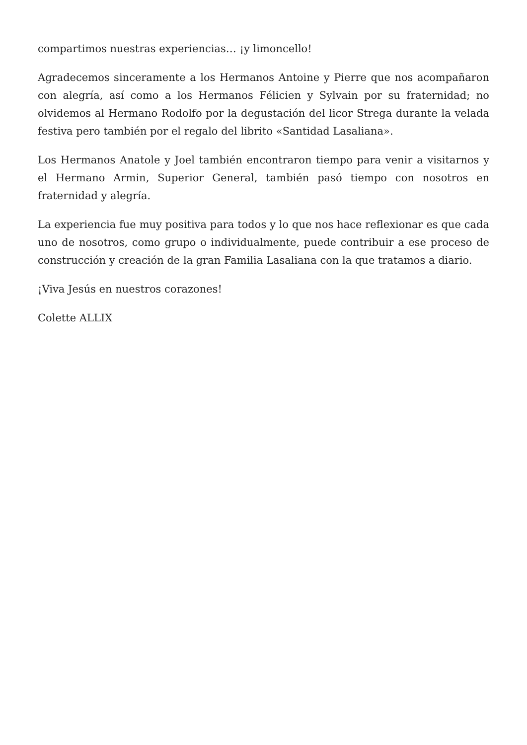compartimos nuestras experiencias… ¡y limoncello!
Agradecemos sinceramente a los Hermanos Antoine y Pierre que nos acompañaron con alegría, así como a los Hermanos Félicien y Sylvain por su fraternidad; no olvidemos al Hermano Rodolfo por la degustación del licor Strega durante la velada festiva pero también por el regalo del librito «Santidad Lasaliana».
Los Hermanos Anatole y Joel también encontraron tiempo para venir a visitarnos y el Hermano Armin, Superior General, también pasó tiempo con nosotros en fraternidad y alegría.
La experiencia fue muy positiva para todos y lo que nos hace reflexionar es que cada uno de nosotros, como grupo o individualmente, puede contribuir a ese proceso de construcción y creación de la gran Familia Lasaliana con la que tratamos a diario.
¡Viva Jesús en nuestros corazones!
Colette ALLIX